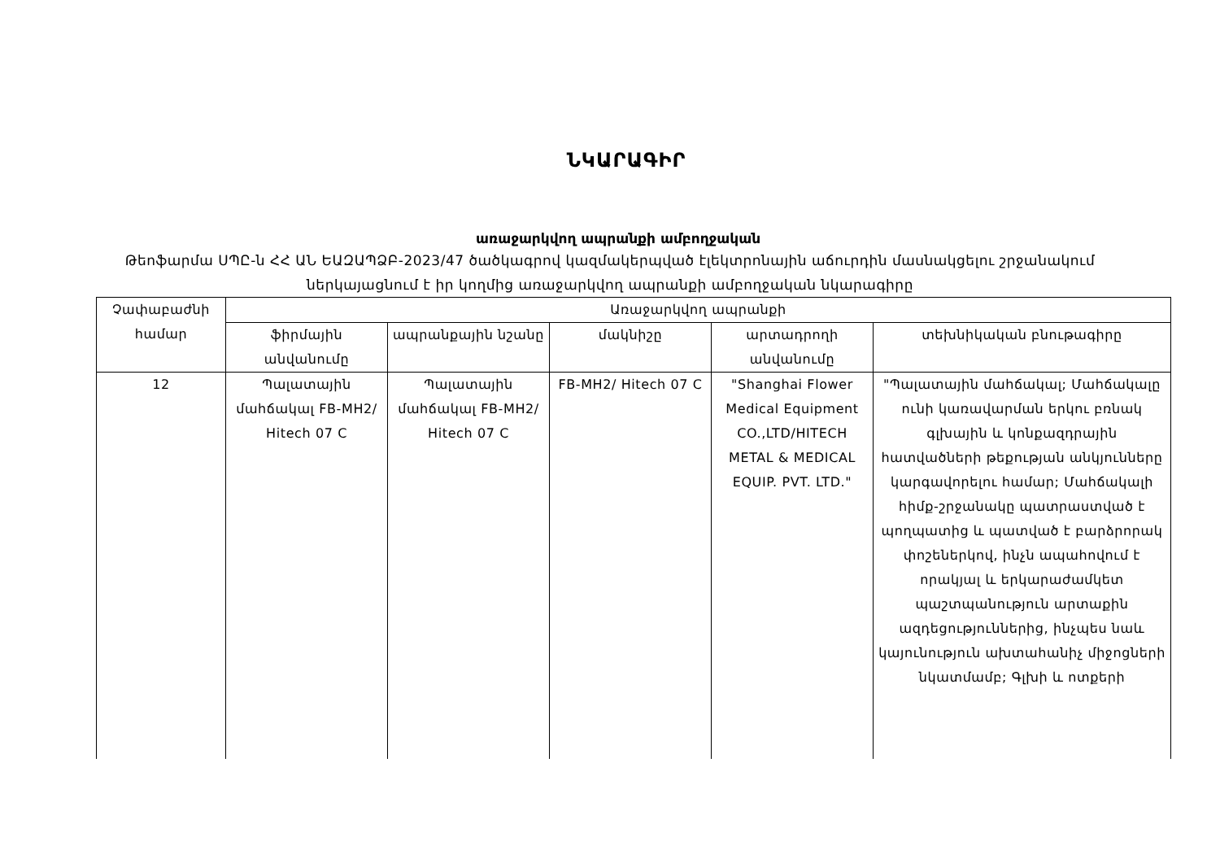ՆԿԱՐԱԳԻՐ
առաջարկվող ապրանքի ամբողջական
Թեոֆարմա ՍՊԸ-ն ՀՀ ԱՆ ԵԱԶԱՊՁԲ-2023/47 ծածկագրով կազմակերպված էլեկտրոնային աճուրդին մասնակցելու շրջանակում ներկայացնում է իր կողմից առաջարկվող ապրանքի ամբողջական նկարագիրը
| Չափաբաժնի համար | Առաջարկվող ապրանքի | | | | |
| --- | --- | --- | --- | --- | --- |
| | ֆիրմային անվանումը | ապրանքային նշանը | մակնիշը | արտադրողի անվանումը | տեխնիկական բնութագիրը |
| 12 | Պալատային մահճակալ FB-MH2/ Hitech 07 C | Պալատային մահճակալ FB-MH2/ Hitech 07 C | FB-MH2/ Hitech 07 C | "Shanghai Flower Medical Equipment CO.,LTD/HITECH METAL & MEDICAL EQUIP. PVT. LTD." | "Պալատային մահճակալ; Մահճակալը ունի կառավարման երկու բռնակ գլխային և կոնքազդրային հատվածների թեքության անկյունները կարգավորելու համար; Մահճակալի հիմք-շրջանակը պատրաստված է պողպատից և պատված է բարձրորակ փոշեներկով, ինչն ապահովում է որակյալ և երկարաժամկետ պաշտպանություն արտաքին ազդեցություններից, ինչպես նաև կայունություն ախտահանիչ միջոցների նկատմամբ; Գլխի և ոտքերի |